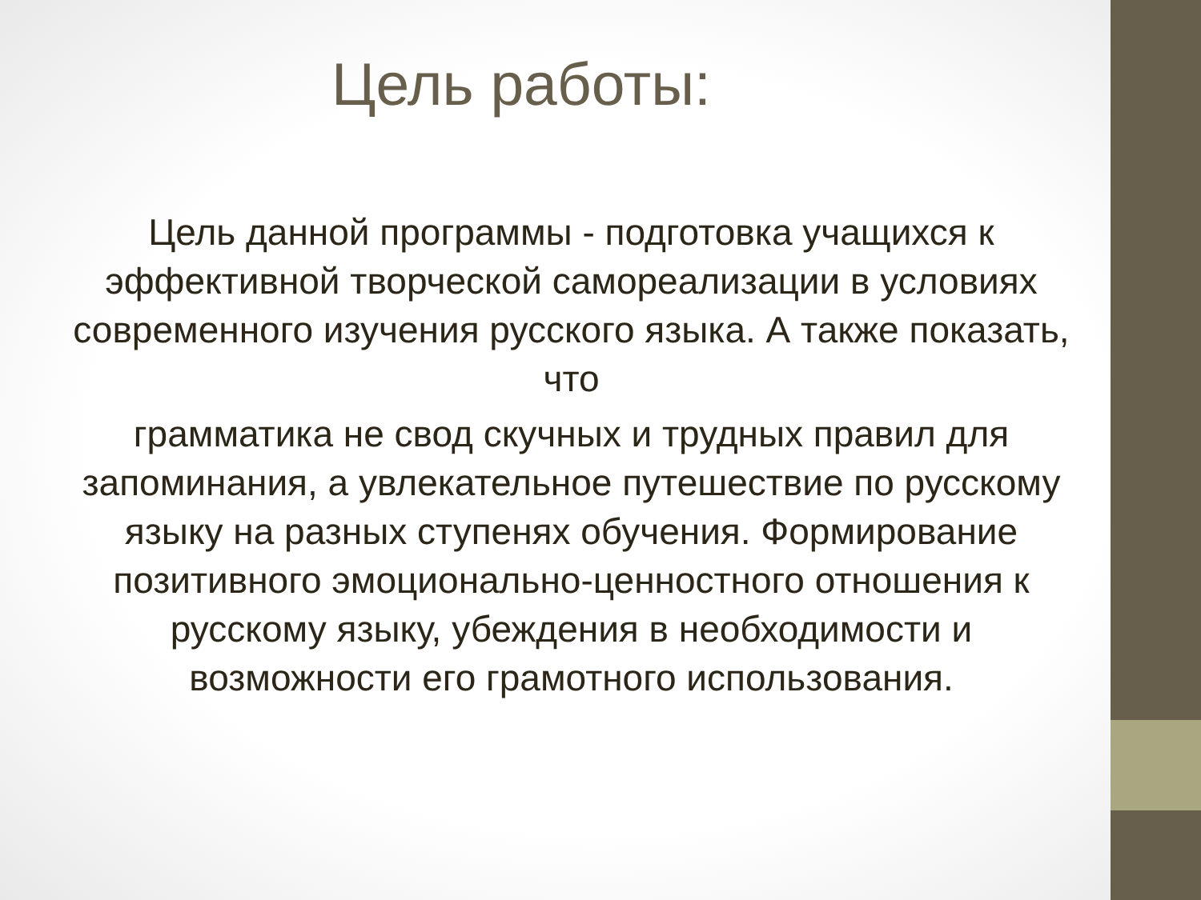Цель работы:
Цель данной программы - подготовка учащихся к эффективной творческой самореализации в условиях современного изучения русского языка. А также показать, что
грамматика не свод скучных и трудных правил для запоминания, а увлекательное путешествие по русскому языку на разных ступенях обучения. Формирование позитивного эмоционально-ценностного отношения к русскому языку, убеждения в необходимости и возможности его грамотного использования.